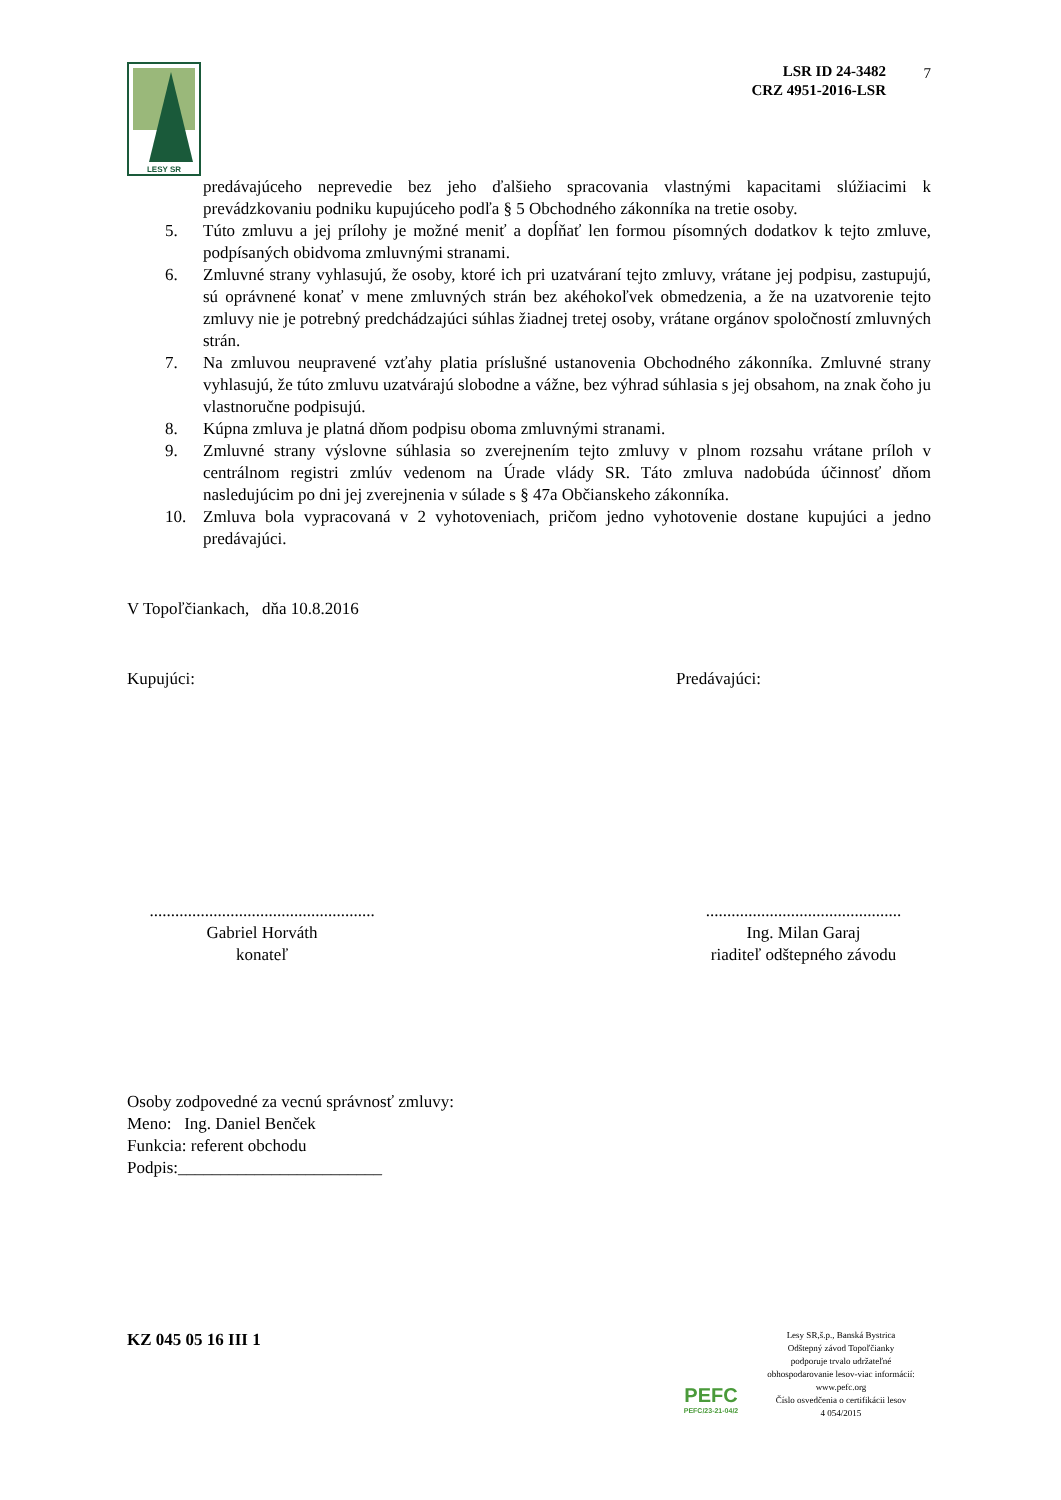LESY SR
LSR ID 24-3482
CRZ 4951-2016-LSR
7
predávajúceho neprevedie bez jeho ďalšieho spracovania vlastnými kapacitami slúžiacimi k prevádzkovaniu podniku kupujúceho podľa § 5 Obchodného zákonníka na tretie osoby.
5. Túto zmluvu a jej prílohy je možné meniť a dopĺňať len formou písomných dodatkov k tejto zmluve, podpísaných obidvoma zmluvnými stranami.
6. Zmluvné strany vyhlasujú, že osoby, ktoré ich pri uzatváraní tejto zmluvy, vrátane jej podpisu, zastupujú, sú oprávnené konať v mene zmluvných strán bez akéhokoľvek obmedzenia, a že na uzatvorenie tejto zmluvy nie je potrebný predchádzajúci súhlas žiadnej tretej osoby, vrátane orgánov spoločností zmluvných strán.
7. Na zmluvou neupravené vzťahy platia príslušné ustanovenia Obchodného zákonníka. Zmluvné strany vyhlasujú, že túto zmluvu uzatvárajú slobodne a vážne, bez výhrad súhlasia s jej obsahom, na znak čoho ju vlastnoručne podpisujú.
8. Kúpna zmluva je platná dňom podpisu oboma zmluvnými stranami.
9. Zmluvné strany výslovne súhlasia so zverejnením tejto zmluvy v plnom rozsahu vrátane príloh v centrálnom registri zmlúv vedenom na Úrade vlády SR. Táto zmluva nadobúda účinnosť dňom nasledujúcim po dni jej zverejnenia v súlade s § 47a Občianskeho zákonníka.
10. Zmluva bola vypracovaná v 2 vyhotoveniach, pričom jedno vyhotovenie dostane kupujúci a jedno predávajúci.
V Topoľčiankach, dňa 10.8.2016
Kupujúci: Predávajúci:
.....................................................
Gabriel Horváth
konateľ
..............................................
Ing. Milan Garaj
riaditeľ odštepného závodu
Osoby zodpovedné za vecnú správnosť zmluvy:
Meno: Ing. Daniel Benček
Funkcia: referent obchodu
Podpis:________________________
KZ 045 05 16 III 1
PEFC
PEFC/23-21-04/2
Lesy SR,š.p., Banská Bystrica
Odštepný závod Topoľčianky
podporuje trvalo udržateľné
obhospodarovanie lesov-viac informácií:
www.pefc.org
Číslo osvedčenia o certifikácii lesov
4 054/2015